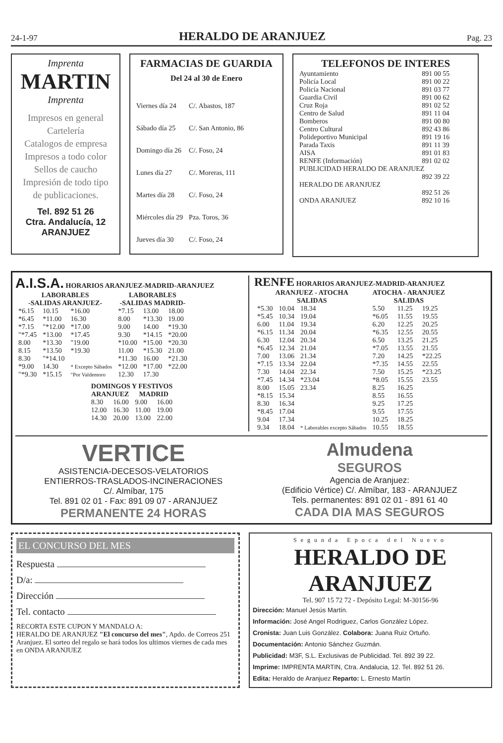24-1-97 HERALDO DE ARANJUEZ Pag. 23
Imprenta
MARTIN
Imprenta
Impresos en general
Cartelería
Catalogos de empresa
Impresos a todo color
Sellos de caucho
Impresión de todo tipo
de publicaciones.
Tel. 892 51 26
Ctra. Andalucía, 12
ARANJUEZ
FARMACIAS DE GUARDIA
Del 24 al 30 de Enero
| Viernes día 24 | C/. Abastos, 187 |
| Sábado día 25 | C/. San Antonio, 86 |
| Domingo día 26 | C/. Foso, 24 |
| Lunes día 27 | C/. Moreras, 111 |
| Martes día 28 | C/. Foso, 24 |
| Miércoles día 29 | Pza. Toros, 36 |
| Jueves día 30 | C/. Foso, 24 |
TELEFONOS DE INTERES
| Ayuntamiento | 891 00 55 |
| Policía Local | 891 00 22 |
| Policía Nacional | 891 03 77 |
| Guardia Civil | 891 00 62 |
| Cruz Roja | 891 02 52 |
| Centro de Salud | 891 11 04 |
| Bomberos | 891 00 80 |
| Centro Cultural | 892 43 86 |
| Polideportivo Municipal | 891 19 16 |
| Parada Taxis | 891 11 39 |
| AISA | 891 01 83 |
| RENFE (Información) | 891 02 02 |
| PUBLICIDAD HERALDO DE ARANJUEZ | |
| | 892 39 22 |
| HERALDO DE ARANJUEZ | |
| | 892 51 26 |
| ONDA ARANJUEZ | 892 10 16 |
A.I.S.A. HORARIOS ARANJUEZ-MADRID-ARANJUEZ
| LABORABLES -SALIDAS ARANJUEZ- | | |
| --- | --- | --- |
| *6.15 | 10.15 | *16.00 |
| *6.45 | *11.00 | 16.30 |
| *7.15 | "*12.00 | *17.00 |
| "*7.45 | *13.00 | *17.45 |
| 8.00 | *13.30 | "19.00 |
| 8.15 | *13.50 | *19.30 |
| 8.30 | "*14.10 | |
| *9.00 | 14.30 | * Excepto Sábados |
| "*9.30 | *15.15 | "Por Valdemoro |
| LABORABLES -SALIDAS MADRID- | | |
| --- | --- | --- |
| *7.15 | 13.00 | 18.00 |
| 8.00 | *13.30 | 19.00 |
| 9.00 | 14.00 | *19.30 |
| 9.30 | *14.15 | *20.00 |
| *10.00 | *15.00 | *20.30 |
| 11.00 | *15.30 | 21.00 |
| *11.30 | 16.00 | *21.30 |
| *12.00 | *17.00 | *22.00 |
| 12.30 | 17.30 | |
| DOMINGOS Y FESTIVOS | | | |
| --- | --- | --- | --- |
| ARANJUEZ | | MADRID | |
| 8.30 | 16.00 | 9.00 | 16.00 |
| 12.00 | 16.30 | 11.00 | 19.00 |
| 14.30 | 20.00 | 13.00 | 22.00 |
RENFE HORARIOS ARANJUEZ-MADRID-ARANJUEZ
| ARANJUEZ - ATOCHA SALIDAS | | |
| --- | --- | --- |
| *5.30 | 10.04 | 18.34 |
| *5.45 | 10.34 | 19.04 |
| 6.00 | 11.04 | 19.34 |
| *6.15 | 11.34 | 20.04 |
| 6.30 | 12.04 | 20.34 |
| *6.45 | 12.34 | 21.04 |
| 7.00 | 13.06 | 21.34 |
| *7.15 | 13.34 | 22.04 |
| 7.30 | 14.04 | 22.34 |
| *7.45 | 14.34 | *23.04 |
| 8.00 | 15.05 | 23.34 |
| *8.15 | 15.34 | |
| 8.30 | 16.34 | |
| *8.45 | 17.04 | |
| 9.04 | 17.34 | |
| 9.34 | 18.04 | * Laborables excepto Sábados |
| ATOCHA - ARANJUEZ SALIDAS | | |
| --- | --- | --- |
| 5.50 | 11.25 | 19.25 |
| *6.05 | 11.55 | 19.55 |
| 6.20 | 12.25 | 20.25 |
| *6.35 | 12.55 | 20.55 |
| 6.50 | 13.25 | 21.25 |
| *7.05 | 13.55 | 21.55 |
| 7.20 | 14.25 | *22.25 |
| *7.35 | 14.55 | 22.55 |
| 7.50 | 15.25 | *23.25 |
| *8.05 | 15.55 | 23.55 |
| 8.25 | 16.25 | |
| 8.55 | 16.55 | |
| 9.25 | 17.25 | |
| 9.55 | 17.55 | |
| 10.25 | 18.25 | |
| 10.55 | 18.55 | |
VERTICE
ASISTENCIA-DECESOS-VELATORIOS
ENTIERROS-TRASLADOS-INCINERACIONES
C/. Almíbar, 175
Tel. 891 02 01 - Fax: 891 09 07 - ARANJUEZ
PERMANENTE 24 HORAS
Almudena
SEGUROS
Agencia de Aranjuez:
(Edificio Vértice) C/. Almíbar, 183 - ARANJUEZ
Tels. permanentes: 891 02 01 - 891 61 40
CADA DIA MAS SEGUROS
EL CONCURSO DEL MES
Respuesta
D/a:
Dirección
Tel. contacto
RECORTA ESTE CUPON Y MANDALO A:
HERALDO DE ARANJUEZ "El concurso del mes", Apdo. de Correos 251 Aranjuez. El sorteo del regalo se hará todos los ultimos viernes de cada mes en ONDA ARANJUEZ
Segunda Epoca del Nuevo
HERALDO DE ARANJUEZ
Tel. 907 15 72 72 - Depósito Legal: M-30156-96
Dirección: Manuel Jesús Martín.
Información: José Angel Rodriguez, Carlos González López.
Cronista: Juan Luis González. Colabora: Juana Ruiz Ortuño.
Documentación: Antonio Sánchez Guzmán.
Publicidad: M3F, S.L. Exclusivas de Publicidad. Tel. 892 39 22.
Imprime: IMPRENTA MARTIN, Ctra. Andalucia, 12. Tel. 892 51 26.
Edita: Heraldo de Aranjuez Reparto: L. Ernesto Martín